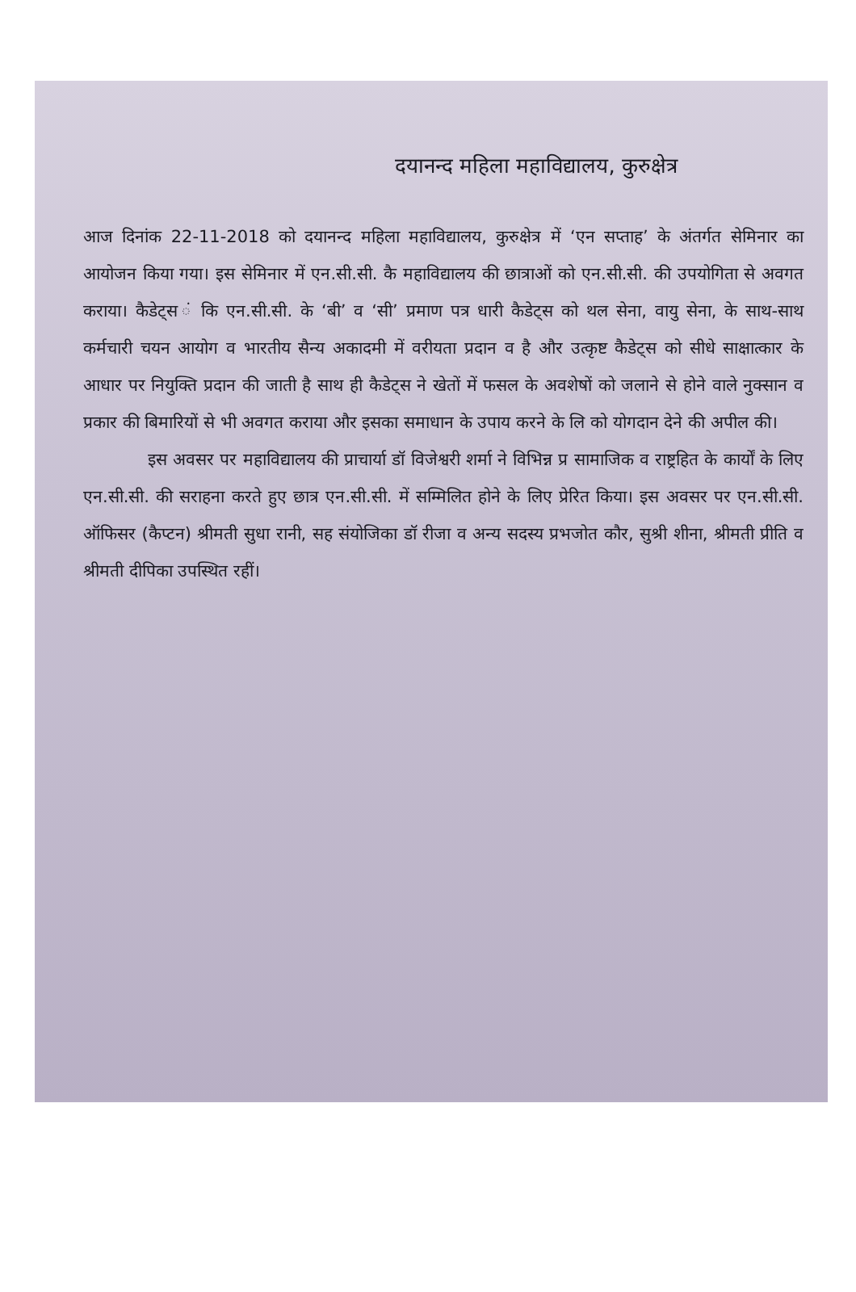दयानन्द महिला महाविद्यालय, कुरुक्षेत्र
आज दिनांक 22-11-2018 को दयानन्द महिला महाविद्यालय, कुरुक्षेत्र में ‘एन सप्ताह’ के अंतर्गत सेमिनार का आयोजन किया गया। इस सेमिनार में एन.सी.सी. कै महाविद्यालय की छात्राओं को एन.सी.सी. की उपयोगिता से अवगत कराया। कैडेट्स ं कि एन.सी.सी. के ‘बी’ व ‘सी’ प्रमाण पत्र धारी कैडेट्स को थल सेना, वायु सेना, के साथ-साथ कर्मचारी चयन आयोग व भारतीय सैन्य अकादमी में वरीयता प्रदान व है और उत्कृष्ट कैडेट्स को सीधे साक्षात्कार के आधार पर नियुक्ति प्रदान की जाती है साथ ही कैडेट्स ने खेतों में फसल के अवशेषों को जलाने से होने वाले नुक्सान व प्रकार की बिमारियों से भी अवगत कराया और इसका समाधान के उपाय करने के लि को योगदान देने की अपील की।
इस अवसर पर महाविद्यालय की प्राचार्या डॉ विजेश्वरी शर्मा ने विभिन्न प्र सामाजिक व राष्ट्रहित के कार्यों के लिए एन.सी.सी. की सराहना करते हुए छात्र एन.सी.सी. में सम्मिलित होने के लिए प्रेरित किया। इस अवसर पर एन.सी.सी. ऑफिसर (कैप्टन) श्रीमती सुधा रानी, सह संयोजिका डॉ रीजा व अन्य सदस्य प्रभजोत कौर, सुश्री शीना, श्रीमती प्रीति व श्रीमती दीपिका उपस्थित रहीं।